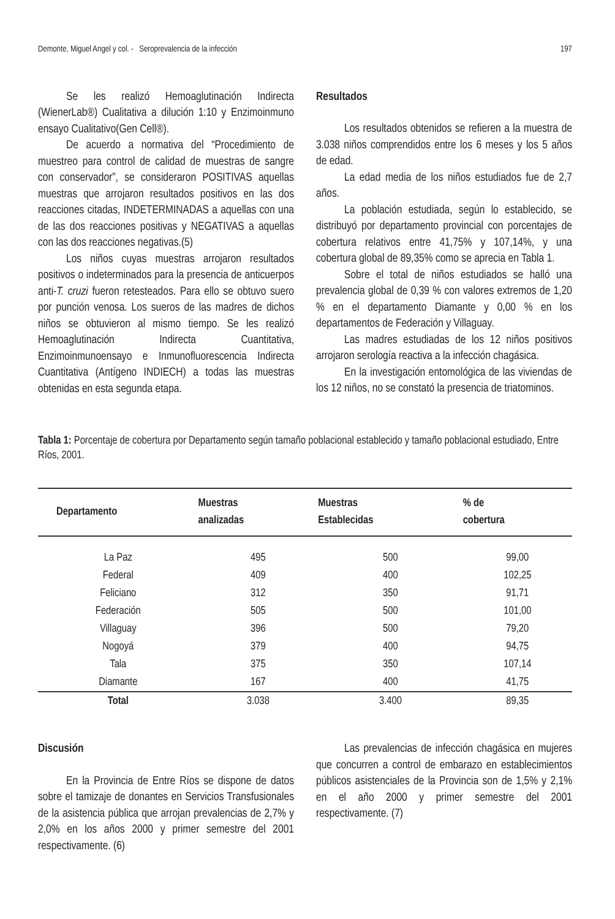Demonte, Miguel Angel y col. - Seroprevalencia de la infección 197
Se les realizó Hemoaglutinación Indirecta (WienerLab®) Cualitativa a dilución 1:10 y Enzimoinmuno ensayo Cualitativo(Gen Cell®).
De acuerdo a normativa del “Procedimiento de muestreo para control de calidad de muestras de sangre con conservador”, se consideraron POSITIVAS aquellas muestras que arrojaron resultados positivos en las dos reacciones citadas, INDETERMINADAS a aquellas con una de las dos reacciones positivas y NEGATIVAS a aquellas con las dos reacciones negativas.(5)
Los niños cuyas muestras arrojaron resultados positivos o indeterminados para la presencia de anticuerpos anti-T. cruzi fueron retesteados. Para ello se obtuvo suero por punción venosa. Los sueros de las madres de dichos niños se obtuvieron al mismo tiempo. Se les realizó Hemoaglutinación Indirecta Cuantitativa, Enzimoinmunoensayo e Inmunofluorescencia Indirecta Cuantitativa (Antígeno INDIECH) a todas las muestras obtenidas en esta segunda etapa.
Resultados
Los resultados obtenidos se refieren a la muestra de 3.038 niños comprendidos entre los 6 meses y los 5 años de edad.
La edad media de los niños estudiados fue de 2,7 años.
La población estudiada, según lo establecido, se distribuyó por departamento provincial con porcentajes de cobertura relativos entre 41,75% y 107,14%, y una cobertura global de 89,35% como se aprecia en Tabla 1.
Sobre el total de niños estudiados se halló una prevalencia global de 0,39 % con valores extremos de 1,20 % en el departamento Diamante y 0,00 % en los departamentos de Federación y Villaguay.
Las madres estudiadas de los 12 niños positivos arrojaron serología reactiva a la infección chagásica.
En la investigación entomológica de las viviendas de los 12 niños, no se constató la presencia de triatominos.
Tabla 1: Porcentaje de cobertura por Departamento según tamaño poblacional establecido y tamaño poblacional estudiado, Entre Ríos, 2001.
| Departamento | Muestras analizadas | Muestras Establecidas | % de cobertura |
| --- | --- | --- | --- |
| La Paz | 495 | 500 | 99,00 |
| Federal | 409 | 400 | 102,25 |
| Feliciano | 312 | 350 | 91,71 |
| Federación | 505 | 500 | 101,00 |
| Villaguay | 396 | 500 | 79,20 |
| Nogoyá | 379 | 400 | 94,75 |
| Tala | 375 | 350 | 107,14 |
| Diamante | 167 | 400 | 41,75 |
| Total | 3.038 | 3.400 | 89,35 |
Discusión
En la Provincia de Entre Ríos se dispone de datos sobre el tamizaje de donantes en Servicios Transfusionales de la asistencia pública que arrojan prevalencias de 2,7% y 2,0% en los años 2000 y primer semestre del 2001 respectivamente. (6)
Las prevalencias de infección chagásica en mujeres que concurren a control de embarazo en establecimientos públicos asistenciales de la Provincia son de 1,5% y 2,1% en el año 2000 y primer semestre del 2001 respectivamente. (7)